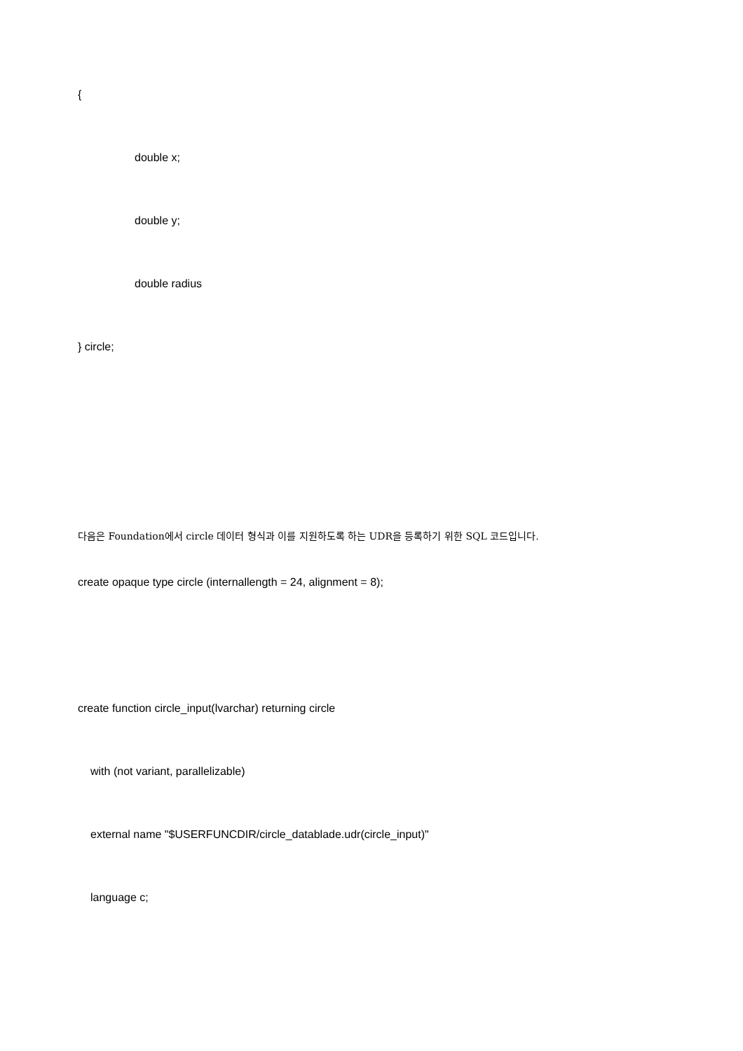{
double x;
double y;
double radius
} circle;
다음은 Foundation에서 circle 데이터 형식과 이를 지원하도록 하는 UDR을 등록하기 위한 SQL 코드입니다.
create opaque type circle (internallength = 24, alignment = 8);
create function circle_input(lvarchar) returning circle
with (not variant, parallelizable)
external name "$USERFUNCDIR/circle_datablade.udr(circle_input)"
language c;